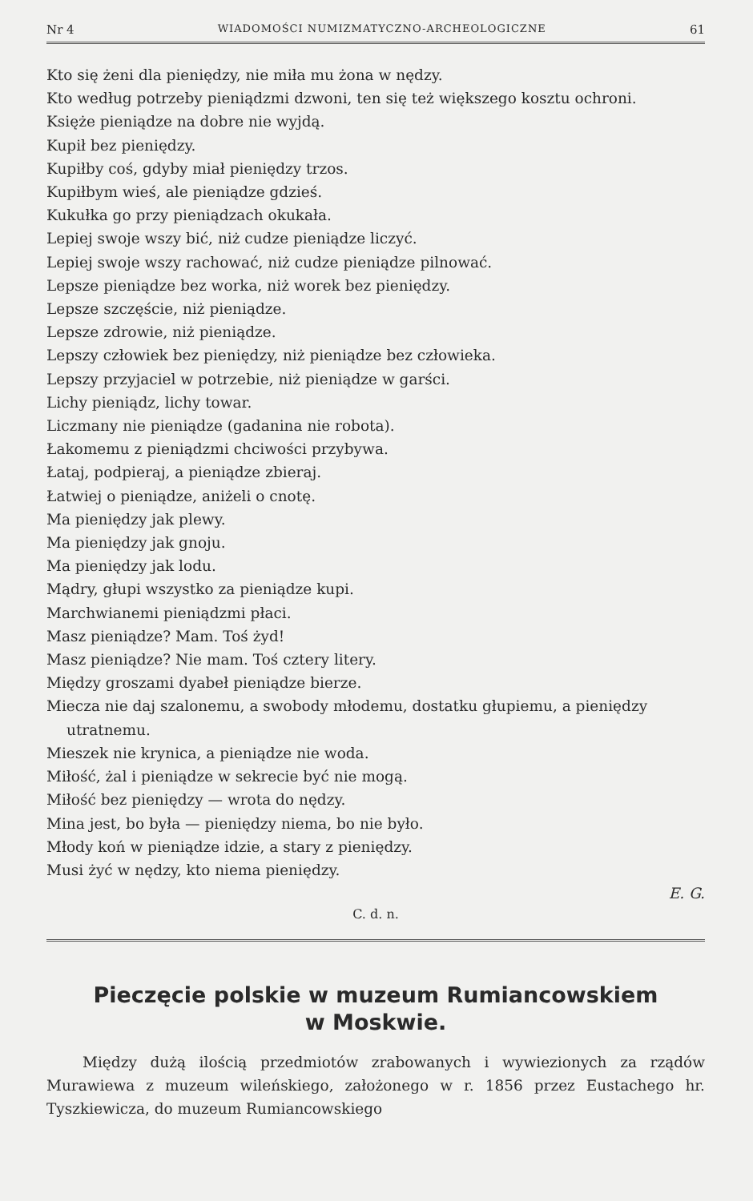Nr 4 WIADOMOŚCI NUMIZMATYCZNO-ARCHEOLOGICZNE 61
Kto się żeni dla pieniędzy, nie miła mu żona w nędzy.
Kto według potrzeby pieniądzmi dzwoni, ten się też większego kosztu ochroni.
Księże pieniądze na dobre nie wyjdą.
Kupił bez pieniędzy.
Kupiłby coś, gdyby miał pieniędzy trzos.
Kupiłbym wieś, ale pieniądze gdzieś.
Kukułka go przy pieniądzach okukała.
Lepiej swoje wszy bić, niż cudze pieniądze liczyć.
Lepiej swoje wszy rachować, niż cudze pieniądze pilnować.
Lepsze pieniądze bez worka, niż worek bez pieniędzy.
Lepsze szczęście, niż pieniądze.
Lepsze zdrowie, niż pieniądze.
Lepszy człowiek bez pieniędzy, niż pieniądze bez człowieka.
Lepszy przyjaciel w potrzebie, niż pieniądze w garści.
Lichy pieniądz, lichy towar.
Liczmany nie pieniądze (gadanina nie robota).
Łakomemu z pieniądzmi chciwości przybywa.
Łataj, podpieraj, a pieniądze zbieraj.
Łatwiej o pieniądze, aniżeli o cnotę.
Ma pieniędzy jak plewy.
Ma pieniędzy jak gnoju.
Ma pieniędzy jak lodu.
Mądry, głupi wszystko za pieniądze kupi.
Marchwianemi pieniądzmi płaci.
Masz pieniądze? Mam. Toś żyd!
Masz pieniądze? Nie mam. Toś cztery litery.
Między groszami dyabeł pieniądze bierze.
Miecza nie daj szalonemu, a swobody młodemu, dostatku głupiemu, a pieniędzy utratnemu.
Mieszek nie krynica, a pieniądze nie woda.
Miłość, żal i pieniądze w sekrecie być nie mogą.
Miłość bez pieniędzy — wrota do nędzy.
Mina jest, bo była — pieniędzy niema, bo nie było.
Młody koń w pieniądze idzie, a stary z pieniędzy.
Musi żyć w nędzy, kto niema pieniędzy.
E. G.
C. d. n.
Pieczęcie polskie w muzeum Rumiancowskiem
w Moskwie.
Między dużą ilością przedmiotów zrabowanych i wywiezionych za rządów Murawiewa z muzeum wileńskiego, założonego w r. 1856 przez Eustachego hr. Tyszkiewicza, do muzeum Rumiancowskiego